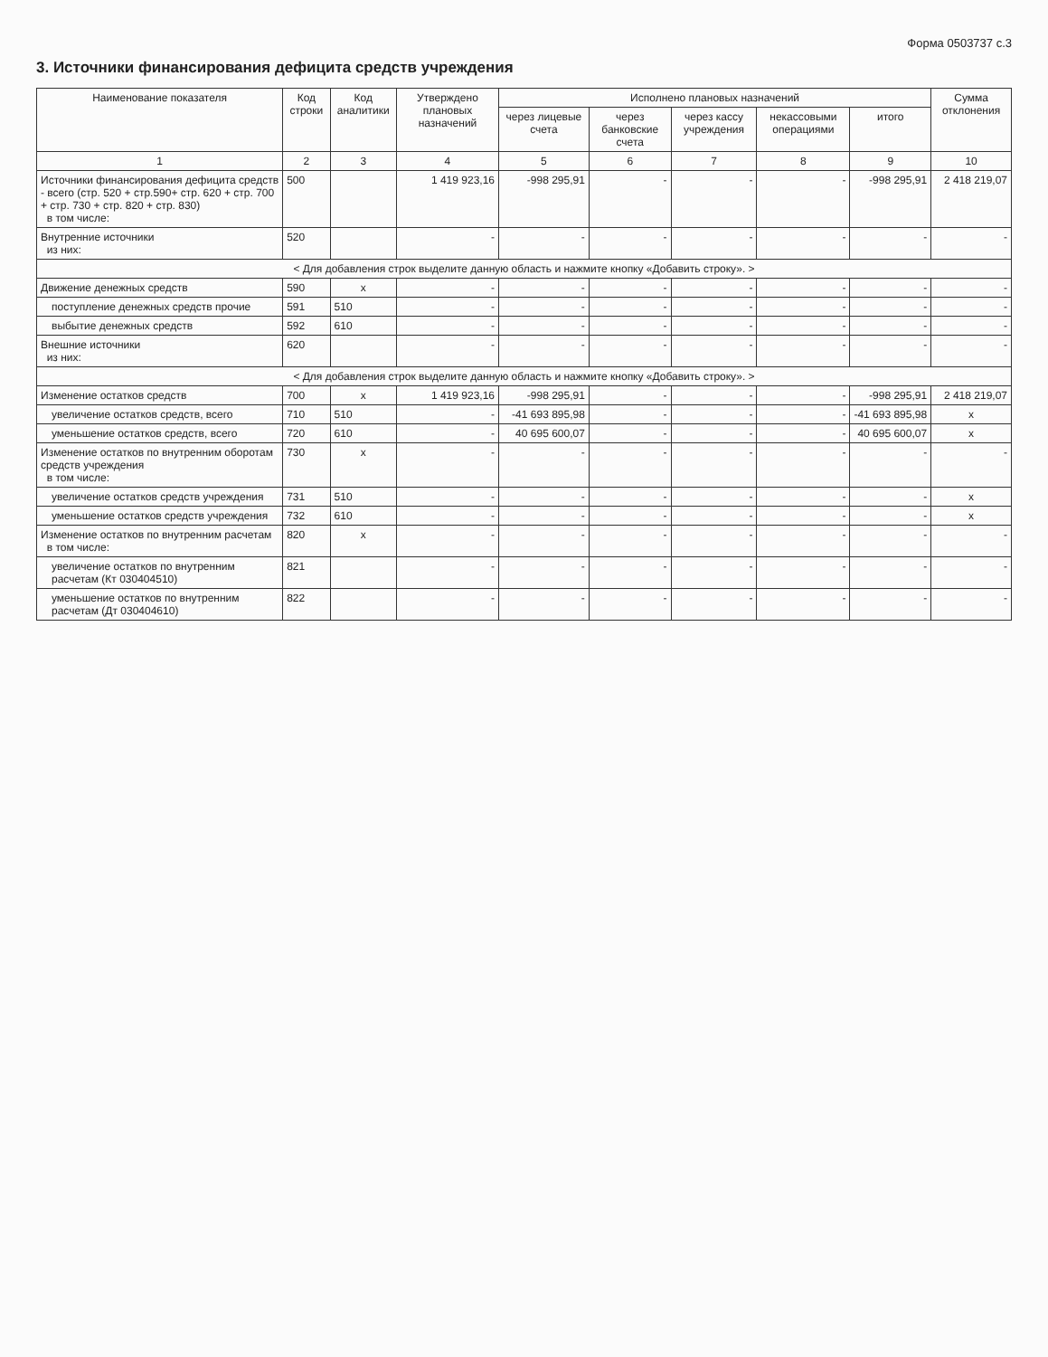Форма 0503737 с.3
3. Источники финансирования дефицита средств учреждения
| Наименование показателя | Код строки | Код аналитики | Утверждено плановых назначений | Исполнено плановых назначений | | | | | Сумма отклонения |
| --- | --- | --- | --- | --- | --- | --- | --- | --- | --- |
| | | | | через лицевые счета | через банковские счета | через кассу учреждения | некассовыми операциями | итого | |
| 1 | 2 | 3 | 4 | 5 | 6 | 7 | 8 | 9 | 10 |
| Источники финансирования дефицита средств - всего (стр. 520 + стр.590+ стр. 620 + стр. 700 + стр. 730 + стр. 820 + стр. 830) в том числе: | 500 | | 1 419 923,16 | -998 295,91 | - | - | - | -998 295,91 | 2 418 219,07 |
| Внутренние источники из них: | 520 | | - | - | - | - | - | - | - |
| < Для добавления строк выделите данную область и нажмите кнопку «Добавить строку». > | | | | | | | | | |
| Движение денежных средств | 590 | x | - | - | - | - | - | - | - |
| поступление денежных средств прочие | 591 | 510 | - | - | - | - | - | - | - |
| выбытие денежных средств | 592 | 610 | - | - | - | - | - | - | - |
| Внешние источники из них: | 620 | | - | - | - | - | - | - | - |
| < Для добавления строк выделите данную область и нажмите кнопку «Добавить строку». > | | | | | | | | | |
| Изменение остатков средств | 700 | x | 1 419 923,16 | -998 295,91 | - | - | - | -998 295,91 | 2 418 219,07 |
| увеличение остатков средств, всего | 710 | 510 | - | -41 693 895,98 | - | - | - | -41 693 895,98 | x |
| уменьшение остатков средств, всего | 720 | 610 | - | 40 695 600,07 | - | - | - | 40 695 600,07 | x |
| Изменение остатков по внутренним оборотам средств учреждения в том числе: | 730 | x | - | - | - | - | - | - | - |
| увеличение остатков средств учреждения | 731 | 510 | - | - | - | - | - | - | x |
| уменьшение остатков средств учреждения | 732 | 610 | - | - | - | - | - | - | x |
| Изменение остатков по внутренним расчетам в том числе: | 820 | x | - | - | - | - | - | - | - |
| увеличение остатков по внутренним расчетам (Кт 030404510) | 821 | | - | - | - | - | - | - | - |
| уменьшение остатков по внутренним расчетам (Дт 030404610) | 822 | | - | - | - | - | - | - | - |